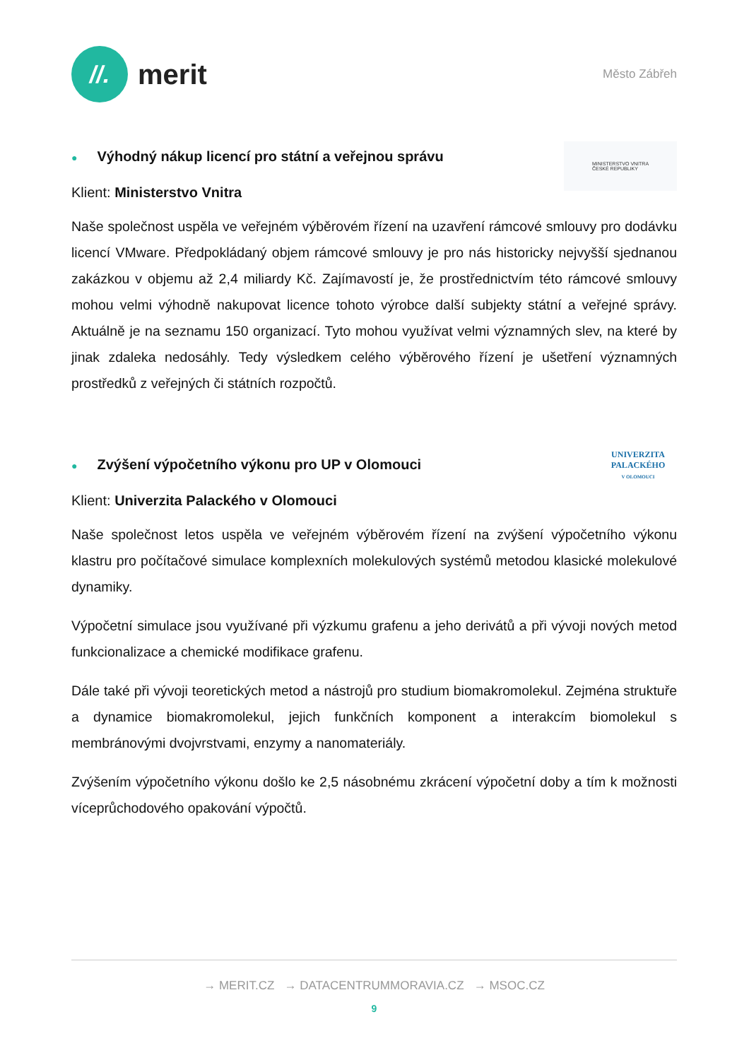//.
merit
Město Zábřeh
● Výhodný nákup licencí pro státní a veřejnou správu
Klient: Ministerstvo Vnitra
MINISTERSTVO VNITRA
ČESKÉ REPUBLIKY
Naše společnost uspěla ve veřejném výběrovém řízení na uzavření rámcové smlouvy pro dodávku licencí VMware. Předpokládaný objem rámcové smlouvy je pro nás historicky nejvyšší sjednanou zakázkou v objemu až 2,4 miliardy Kč. Zajímavostí je, že prostřednictvím této rámcové smlouvy mohou velmi výhodně nakupovat licence tohoto výrobce další subjekty státní a veřejné správy. Aktuálně je na seznamu 150 organizací. Tyto mohou využívat velmi významných slev, na které by jinak zdaleka nedosáhly. Tedy výsledkem celého výběrového řízení je ušetření významných prostředků z veřejných či státních rozpočtů.
● Zvýšení výpočetního výkonu pro UP v Olomouci
Klient: Univerzita Palackého v Olomouci
UNIVERZITA
PALACKÉHO
V OLOMOUCI
Naše společnost letos uspěla ve veřejném výběrovém řízení na zvýšení výpočetního výkonu klastru pro počítačové simulace komplexních molekulových systémů metodou klasické molekulové dynamiky.
Výpočetní simulace jsou využívané při výzkumu grafenu a jeho derivátů a při vývoji nových metod funkcionalizace a chemické modifikace grafenu.
Dále také při vývoji teoretických metod a nástrojů pro studium biomakromolekul. Zejména struktuře a dynamice biomakromolekul, jejich funkčních komponent a interakcím biomolekul s membránovými dvojvrstvami, enzymy a nanomateriály.
Zvýšením výpočetního výkonu došlo ke 2,5 násobnému zkrácení výpočetní doby a tím k možnosti víceprůchodového opakování výpočtů.
→ MERIT.CZ → DATACENTRUMMORAVIA.CZ → MSOC.CZ
9